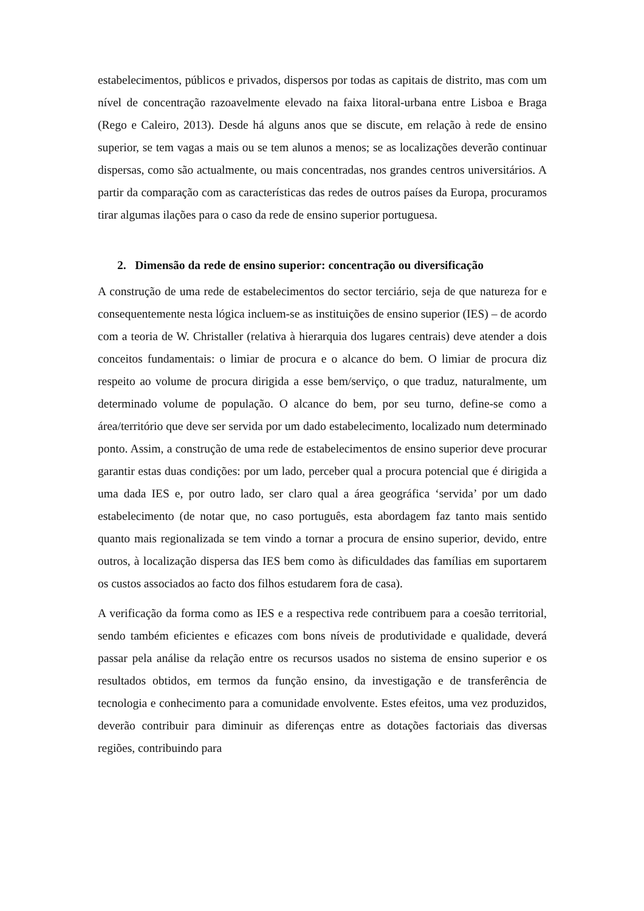estabelecimentos, públicos e privados, dispersos por todas as capitais de distrito, mas com um nível de concentração razoavelmente elevado na faixa litoral-urbana entre Lisboa e Braga (Rego e Caleiro, 2013). Desde há alguns anos que se discute, em relação à rede de ensino superior, se tem vagas a mais ou se tem alunos a menos; se as localizações deverão continuar dispersas, como são actualmente, ou mais concentradas, nos grandes centros universitários. A partir da comparação com as características das redes de outros países da Europa, procuramos tirar algumas ilações para o caso da rede de ensino superior portuguesa.
2. Dimensão da rede de ensino superior: concentração ou diversificação
A construção de uma rede de estabelecimentos do sector terciário, seja de que natureza for e consequentemente nesta lógica incluem-se as instituições de ensino superior (IES) – de acordo com a teoria de W. Christaller (relativa à hierarquia dos lugares centrais) deve atender a dois conceitos fundamentais: o limiar de procura e o alcance do bem. O limiar de procura diz respeito ao volume de procura dirigida a esse bem/serviço, o que traduz, naturalmente, um determinado volume de população. O alcance do bem, por seu turno, define-se como a área/território que deve ser servida por um dado estabelecimento, localizado num determinado ponto. Assim, a construção de uma rede de estabelecimentos de ensino superior deve procurar garantir estas duas condições: por um lado, perceber qual a procura potencial que é dirigida a uma dada IES e, por outro lado, ser claro qual a área geográfica ‘servida’ por um dado estabelecimento (de notar que, no caso português, esta abordagem faz tanto mais sentido quanto mais regionalizada se tem vindo a tornar a procura de ensino superior, devido, entre outros, à localização dispersa das IES bem como às dificuldades das famílias em suportarem os custos associados ao facto dos filhos estudarem fora de casa).
A verificação da forma como as IES e a respectiva rede contribuem para a coesão territorial, sendo também eficientes e eficazes com bons níveis de produtividade e qualidade, deverá passar pela análise da relação entre os recursos usados no sistema de ensino superior e os resultados obtidos, em termos da função ensino, da investigação e de transferência de tecnologia e conhecimento para a comunidade envolvente. Estes efeitos, uma vez produzidos, deverão contribuir para diminuir as diferenças entre as dotações factoriais das diversas regiões, contribuindo para